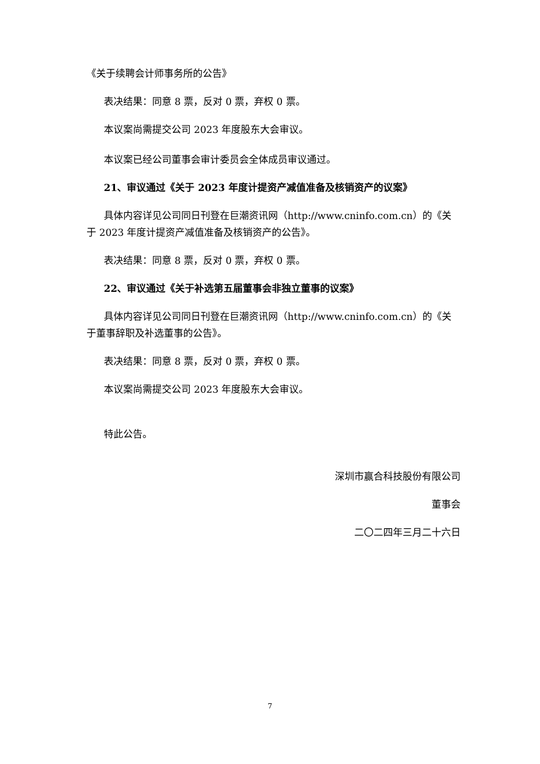《关于续聘会计师事务所的公告》
表决结果：同意 8 票，反对 0 票，弃权 0 票。
本议案尚需提交公司 2023 年度股东大会审议。
本议案已经公司董事会审计委员会全体成员审议通过。
21、审议通过《关于 2023 年度计提资产减值准备及核销资产的议案》
具体内容详见公司同日刊登在巨潮资讯网（http://www.cninfo.com.cn）的《关于 2023 年度计提资产减值准备及核销资产的公告》。
表决结果：同意 8 票，反对 0 票，弃权 0 票。
22、审议通过《关于补选第五届董事会非独立董事的议案》
具体内容详见公司同日刊登在巨潮资讯网（http://www.cninfo.com.cn）的《关于董事辞职及补选董事的公告》。
表决结果：同意 8 票，反对 0 票，弃权 0 票。
本议案尚需提交公司 2023 年度股东大会审议。
特此公告。
深圳市赢合科技股份有限公司
董事会
二〇二四年三月二十六日
7